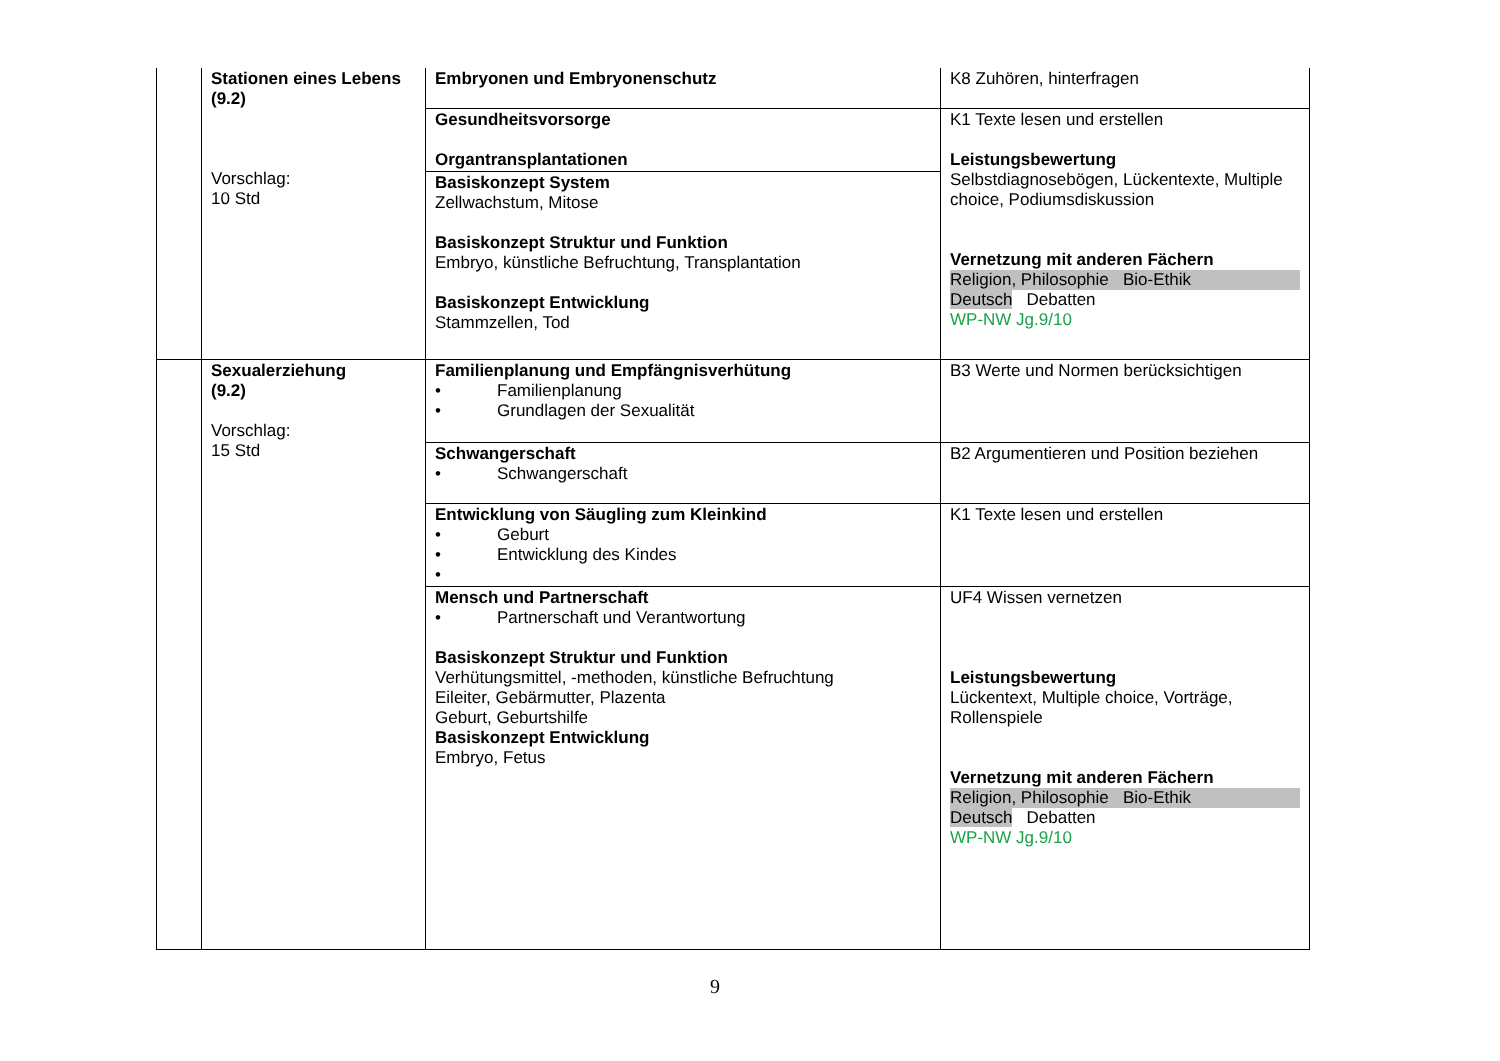| | Stationen eines Lebens (9.2) Vorschlag: 10 Std | Embryonen und Embryonenschutz | K8 Zuhören, hinterfragen |
| | | Gesundheitsvorsorge Organtransplantationen | K1 Texte lesen und erstellen Leistungsbewertung Selbstdiagnosebögen, Lückentexte, Multiple choice, Podiumsdiskussion Vernetzung mit anderen Fächern Religion, Philosophie Bio-Ethik Deutsch Debatten WP-NW Jg.9/10 |
| | | Basiskonzept System Zellwachstum, Mitose Basiskonzept Struktur und Funktion Embryo, künstliche Befruchtung, Transplantation Basiskonzept Entwicklung Stammzellen, Tod | |
| | Sexualerziehung (9.2) Vorschlag: 15 Std | Familienplanung und Empfängnisverhütung • Familienplanung • Grundlagen der Sexualität | B3 Werte und Normen berücksichtigen |
| | | Schwangerschaft • Schwangerschaft | B2 Argumentieren und Position beziehen |
| | | Entwicklung von Säugling zum Kleinkind • Geburt • Entwicklung des Kindes • | K1 Texte lesen und erstellen |
| | | Mensch und Partnerschaft • Partnerschaft und Verantwortung Basiskonzept Struktur und Funktion Verhütungsmittel, -methoden, künstliche Befruchtung Eileiter, Gebärmutter, Plazenta Geburt, Geburtshilfe Basiskonzept Entwicklung Embryo, Fetus | UF4 Wissen vernetzen Leistungsbewertung Lückentext, Multiple choice, Vorträge, Rollenspiele Vernetzung mit anderen Fächern Religion, Philosophie Bio-Ethik Deutsch Debatten WP-NW Jg.9/10 |
9